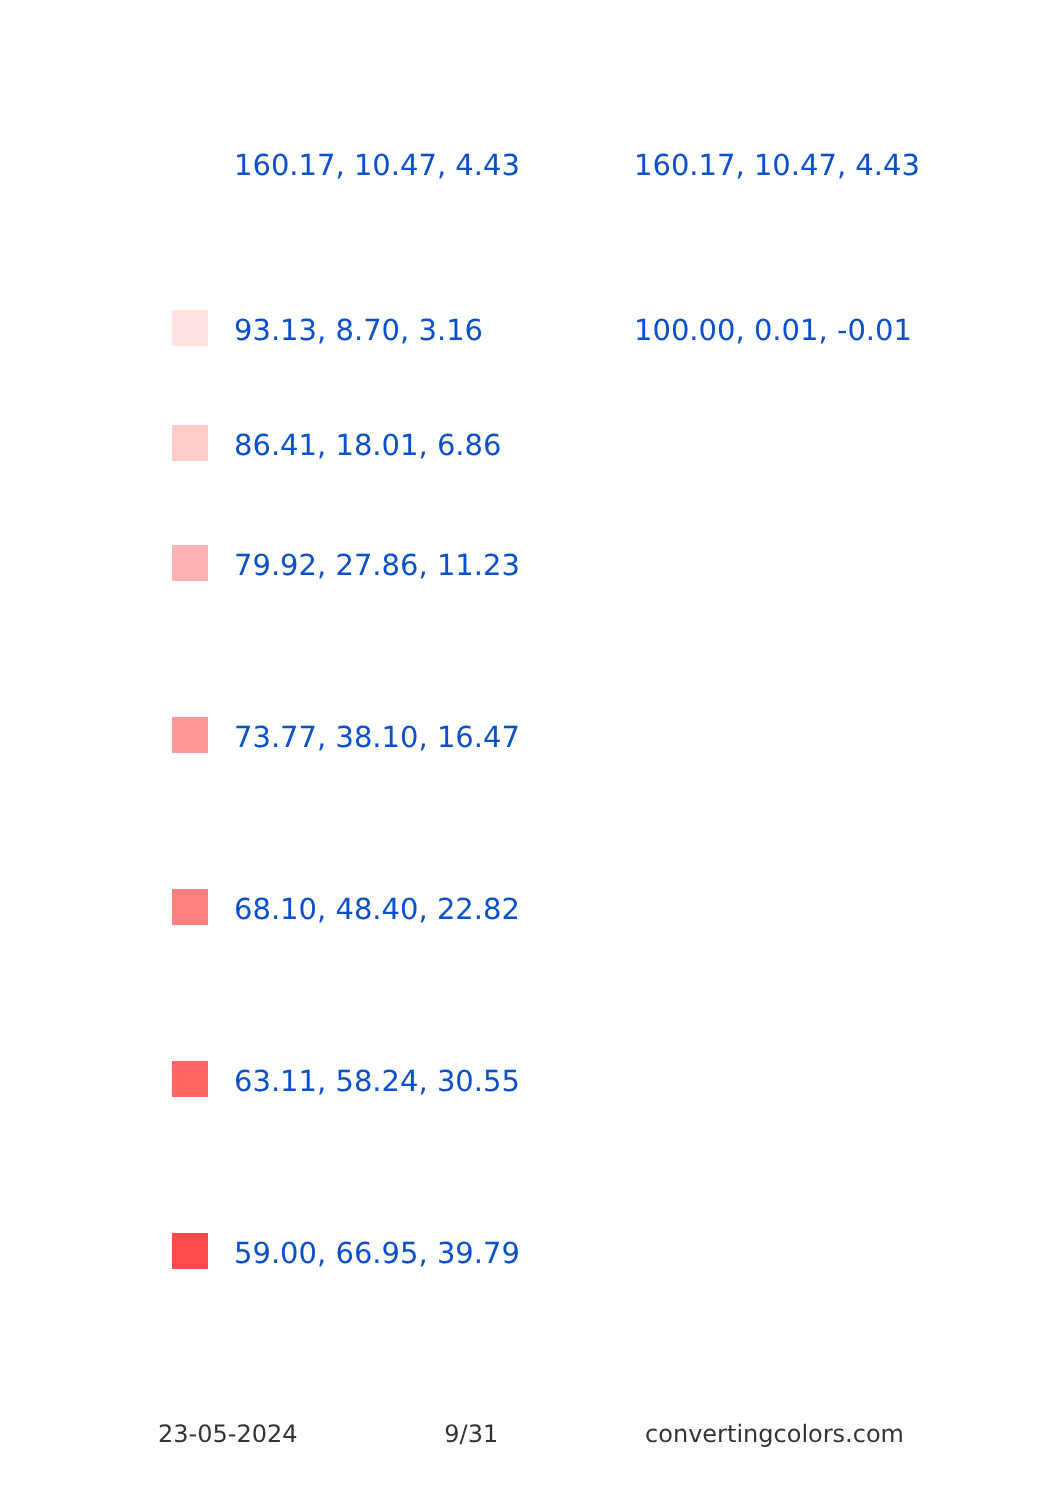160.17, 10.47, 4.43
93.13, 8.70, 3.16
86.41, 18.01, 6.86
79.92, 27.86, 11.23
73.77, 38.10, 16.47
68.10, 48.40, 22.82
63.11, 58.24, 30.55
59.00, 66.95, 39.79
160.17, 10.47, 4.43
100.00, 0.01, -0.01
23-05-2024 9/31 convertingcolors.com